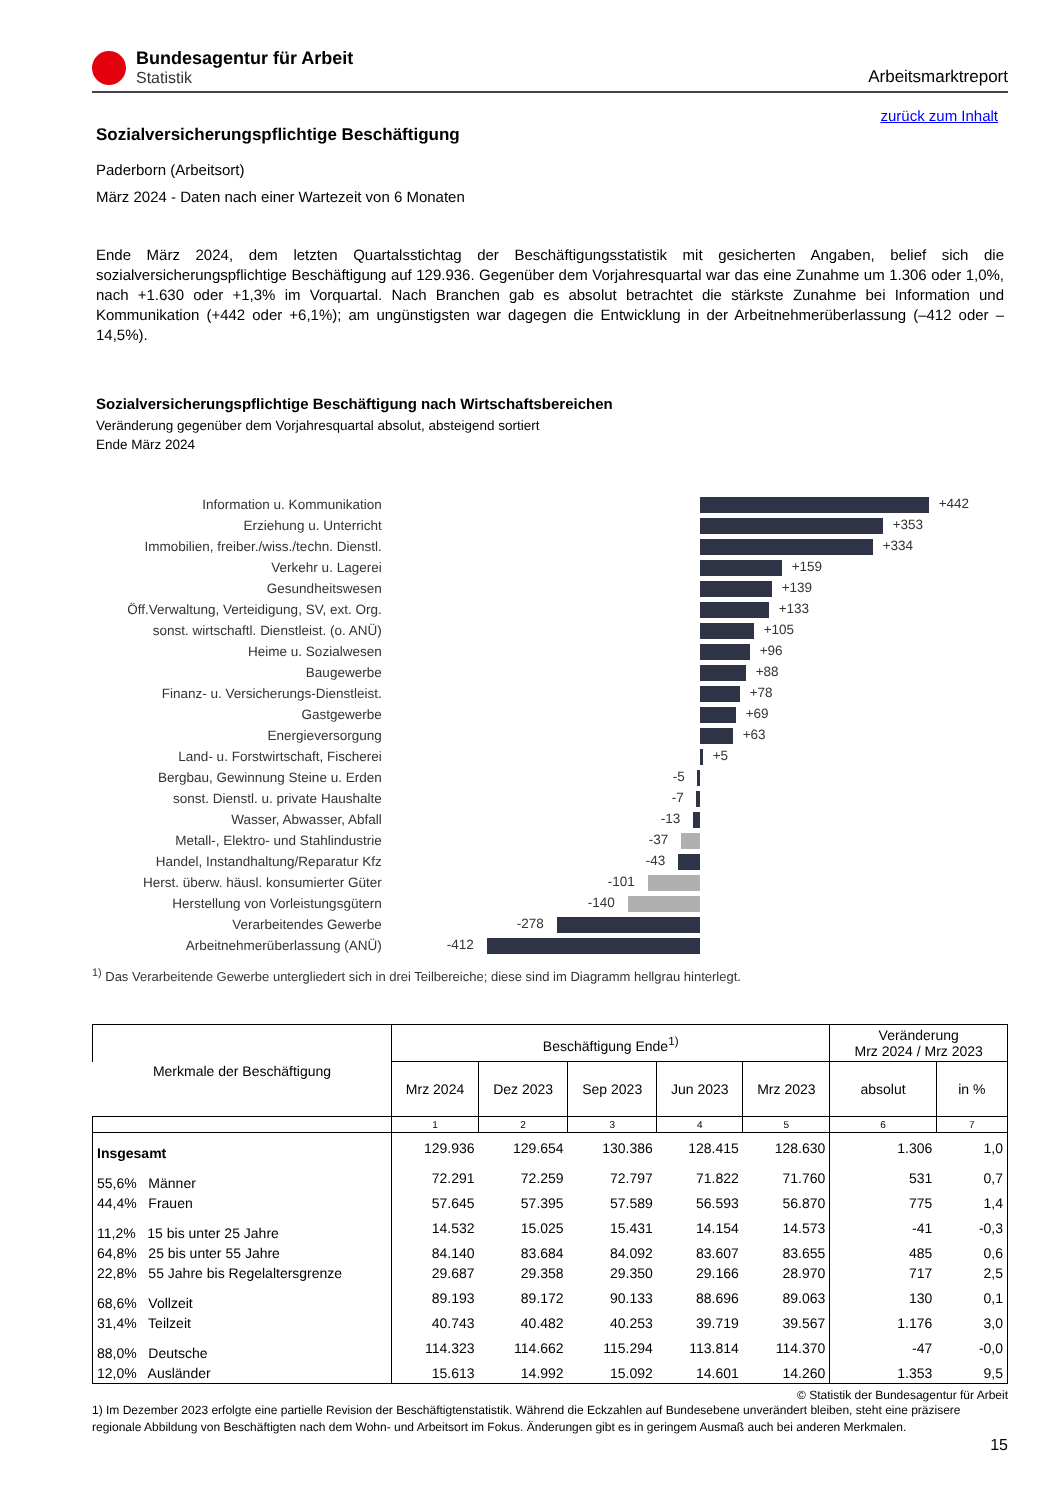Bundesagentur für Arbeit
Statistik
Arbeitsmarktreport
zurück zum Inhalt
Sozialversicherungspflichtige Beschäftigung
Paderborn (Arbeitsort)
März 2024 - Daten nach einer Wartezeit von 6 Monaten
Ende März 2024, dem letzten Quartalsstichtag der Beschäftigungsstatistik mit gesicherten Angaben, belief sich die sozialversicherungspflichtige Beschäftigung auf 129.936. Gegenüber dem Vorjahresquartal war das eine Zunahme um 1.306 oder 1,0%, nach +1.630 oder +1,3% im Vorquartal. Nach Branchen gab es absolut betrachtet die stärkste Zunahme bei Information und Kommunikation (+442 oder +6,1%); am ungünstigsten war dagegen die Entwicklung in der Arbeitnehmerüberlassung (–412 oder –14,5%).
Sozialversicherungspflichtige Beschäftigung nach Wirtschaftsbereichen
Veränderung gegenüber dem Vorjahresquartal absolut, absteigend sortiert
Ende März 2024
Information u. Kommunikation
+442
Erziehung u. Unterricht
+353
Immobilien, freiber./wiss./techn. Dienstl.
+334
Verkehr u. Lagerei
+159
Gesundheitswesen
+139
Öff.Verwaltung, Verteidigung, SV, ext. Org.
+133
sonst. wirtschaftl. Dienstleist. (o. ANÜ)
+105
Heime u. Sozialwesen
+96
Baugewerbe
+88
Finanz- u. Versicherungs-Dienstleist.
+78
Gastgewerbe
+69
Energieversorgung
+63
Land- u. Forstwirtschaft, Fischerei
+5
Bergbau, Gewinnung Steine u. Erden
-5
sonst. Dienstl. u. private Haushalte
-7
Wasser, Abwasser, Abfall
-13
Metall-, Elektro- und Stahlindustrie
-37
Handel, Instandhaltung/Reparatur Kfz
-43
Herst. überw. häusl. konsumierter Güter
-101
Herstellung von Vorleistungsgütern
-140
Verarbeitendes Gewerbe
-278
Arbeitnehmerüberlassung (ANÜ)
-412
<sup>1)</sup> Das Verarbeitende Gewerbe untergliedert sich in drei Teilbereiche; diese sind im Diagramm hellgrau hinterlegt.
| Merkmale der Beschäftigung | Beschäftigung Ende<sup>1)</sup> | | | | | Veränderung Mrz 2024 / Mrz 2023 | |
| --- | --- | --- | --- | --- | --- | --- | --- |
| | Mrz 2024 | Dez 2023 | Sep 2023 | Jun 2023 | Mrz 2023 | | |
| | | | | | | absolut | in % |
| | 1 | 2 | 3 | 4 | 5 | 6 | 7 |
| Insgesamt | 129.936 | 129.654 | 130.386 | 128.415 | 128.630 | 1.306 | 1,0 |
| 55,6% Männer | 72.291 | 72.259 | 72.797 | 71.822 | 71.760 | 531 | 0,7 |
| 44,4% Frauen | 57.645 | 57.395 | 57.589 | 56.593 | 56.870 | 775 | 1,4 |
| 11,2% 15 bis unter 25 Jahre | 14.532 | 15.025 | 15.431 | 14.154 | 14.573 | -41 | -0,3 |
| 64,8% 25 bis unter 55 Jahre | 84.140 | 83.684 | 84.092 | 83.607 | 83.655 | 485 | 0,6 |
| 22,8% 55 Jahre bis Regelaltersgrenze | 29.687 | 29.358 | 29.350 | 29.166 | 28.970 | 717 | 2,5 |
| 68,6% Vollzeit | 89.193 | 89.172 | 90.133 | 88.696 | 89.063 | 130 | 0,1 |
| 31,4% Teilzeit | 40.743 | 40.482 | 40.253 | 39.719 | 39.567 | 1.176 | 3,0 |
| 88,0% Deutsche | 114.323 | 114.662 | 115.294 | 113.814 | 114.370 | -47 | -0,0 |
| 12,0% Ausländer | 15.613 | 14.992 | 15.092 | 14.601 | 14.260 | 1.353 | 9,5 |
© Statistik der Bundesagentur für Arbeit
1) Im Dezember 2023 erfolgte eine partielle Revision der Beschäftigtenstatistik. Während die Eckzahlen auf Bundesebene unverändert bleiben, steht eine präzisere regionale Abbildung von Beschäftigten nach dem Wohn- und Arbeitsort im Fokus. Änderungen gibt es in geringem Ausmaß auch bei anderen Merkmalen.
15